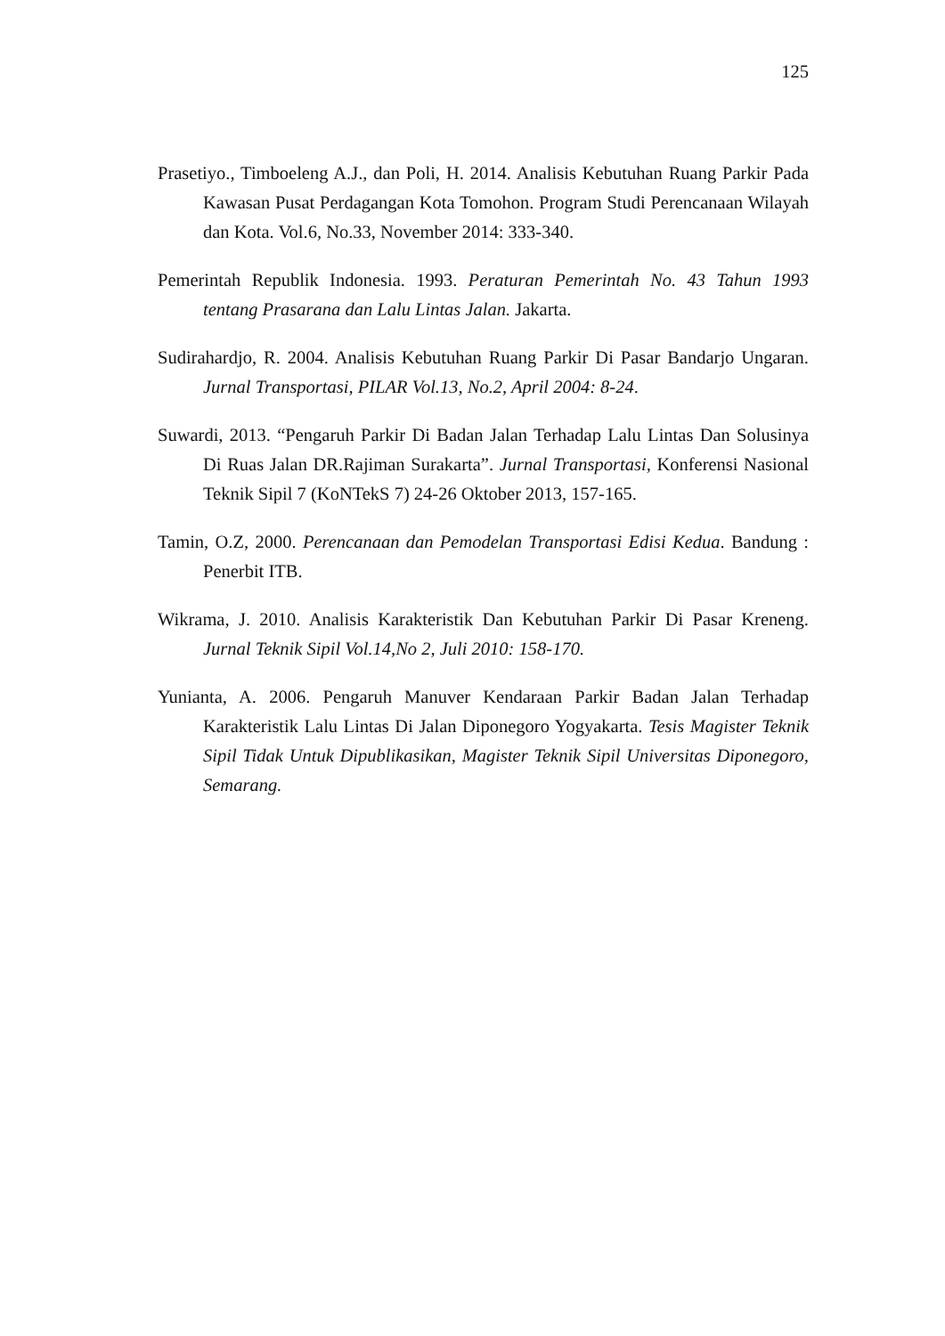125
Prasetiyo., Timboeleng A.J., dan Poli, H. 2014. Analisis Kebutuhan Ruang Parkir Pada Kawasan Pusat Perdagangan Kota Tomohon. Program Studi Perencanaan Wilayah dan Kota. Vol.6, No.33, November 2014: 333-340.
Pemerintah Republik Indonesia. 1993. Peraturan Pemerintah No. 43 Tahun 1993 tentang Prasarana dan Lalu Lintas Jalan. Jakarta.
Sudirahardjo, R. 2004. Analisis Kebutuhan Ruang Parkir Di Pasar Bandarjo Ungaran. Jurnal Transportasi, PILAR Vol.13, No.2, April 2004: 8-24.
Suwardi, 2013. “Pengaruh Parkir Di Badan Jalan Terhadap Lalu Lintas Dan Solusinya Di Ruas Jalan DR.Rajiman Surakarta”. Jurnal Transportasi, Konferensi Nasional Teknik Sipil 7 (KoNTekS 7) 24-26 Oktober 2013, 157-165.
Tamin, O.Z, 2000. Perencanaan dan Pemodelan Transportasi Edisi Kedua. Bandung : Penerbit ITB.
Wikrama, J. 2010. Analisis Karakteristik Dan Kebutuhan Parkir Di Pasar Kreneng. Jurnal Teknik Sipil Vol.14,No 2, Juli 2010: 158-170.
Yunianta, A. 2006. Pengaruh Manuver Kendaraan Parkir Badan Jalan Terhadap Karakteristik Lalu Lintas Di Jalan Diponegoro Yogyakarta. Tesis Magister Teknik Sipil Tidak Untuk Dipublikasikan, Magister Teknik Sipil Universitas Diponegoro, Semarang.